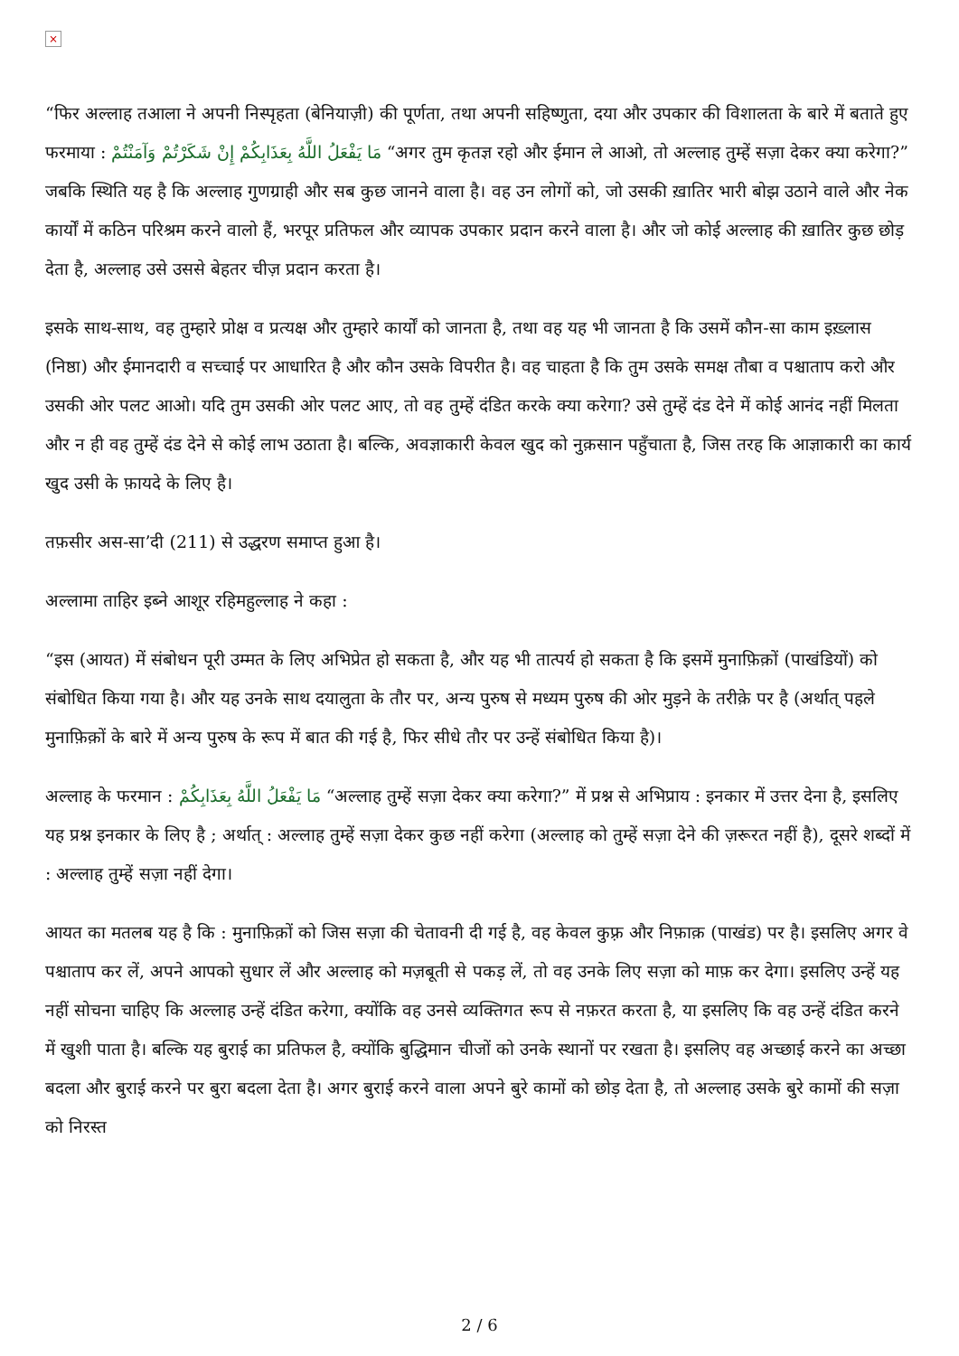×
“फिर अल्लाह तआला ने अपनी निस्पृहता (बेनियाज़ी) की पूर्णता, तथा अपनी सहिष्णुता, दया और उपकार की विशालता के बारे में बताते हुए फरमाया : مَا يَفْعَلُ اللَّهُ بِعَذَابِكُمْ إِنْ شَكَرْتُمْ وَآمَنْتُمْ “अगर तुम कृतज्ञ रहो और ईमान ले आओ, तो अल्लाह तुम्हें सज़ा देकर क्या करेगा?” जबकि स्थिति यह है कि अल्लाह गुणग्राही और सब कुछ जानने वाला है। वह उन लोगों को, जो उसकी ख़ातिर भारी बोझ उठाने वाले और नेक कार्यों में कठिन परिश्रम करने वालो हैं, भरपूर प्रतिफल और व्यापक उपकार प्रदान करने वाला है। और जो कोई अल्लाह की ख़ातिर कुछ छोड़ देता है, अल्लाह उसे उससे बेहतर चीज़ प्रदान करता है।
इसके साथ-साथ, वह तुम्हारे प्रोक्ष व प्रत्यक्ष और तुम्हारे कार्यों को जानता है, तथा वह यह भी जानता है कि उसमें कौन-सा काम इख़्लास (निष्ठा) और ईमानदारी व सच्चाई पर आधारित है और कौन उसके विपरीत है। वह चाहता है कि तुम उसके समक्ष तौबा व पश्चाताप करो और उसकी ओर पलट आओ। यदि तुम उसकी ओर पलट आए, तो वह तुम्हें दंडित करके क्या करेगा? उसे तुम्हें दंड देने में कोई आनंद नहीं मिलता और न ही वह तुम्हें दंड देने से कोई लाभ उठाता है। बल्कि, अवज्ञाकारी केवल खुद को नुक़सान पहुँचाता है, जिस तरह कि आज्ञाकारी का कार्य खुद उसी के फ़ायदे के लिए है।
तफ़सीर अस-सा’दी (211) से उद्धरण समाप्त हुआ है।
अल्लामा ताहिर इब्ने आशूर रहिमहुल्लाह ने कहा :
“इस (आयत) में संबोधन पूरी उम्मत के लिए अभिप्रेत हो सकता है, और यह भी तात्पर्य हो सकता है कि इसमें मुनाफ़िक़ों (पाखंडियों) को संबोधित किया गया है। और यह उनके साथ दयालुता के तौर पर, अन्य पुरुष से मध्यम पुरुष की ओर मुड़ने के तरीक़े पर है (अर्थात् पहले मुनाफ़िक़ों के बारे में अन्य पुरुष के रूप में बात की गई है, फिर सीधे तौर पर उन्हें संबोधित किया है)।
अल्लाह के फरमान : مَا يَفْعَلُ اللَّهُ بِعَذَابِكُمْ “अल्लाह तुम्हें सज़ा देकर क्या करेगा?” में प्रश्न से अभिप्राय : इनकार में उत्तर देना है, इसलिए यह प्रश्न इनकार के लिए है ; अर्थात् : अल्लाह तुम्हें सज़ा देकर कुछ नहीं करेगा (अल्लाह को तुम्हें सज़ा देने की ज़रूरत नहीं है), दूसरे शब्दों में : अल्लाह तुम्हें सज़ा नहीं देगा।
आयत का मतलब यह है कि : मुनाफ़िक़ों को जिस सज़ा की चेतावनी दी गई है, वह केवल कुफ़्र और निफ़ाक़ (पाखंड) पर है। इसलिए अगर वे पश्चाताप कर लें, अपने आपको सुधार लें और अल्लाह को मज़बूती से पकड़ लें, तो वह उनके लिए सज़ा को माफ़ कर देगा। इसलिए उन्हें यह नहीं सोचना चाहिए कि अल्लाह उन्हें दंडित करेगा, क्योंकि वह उनसे व्यक्तिगत रूप से नफ़रत करता है, या इसलिए कि वह उन्हें दंडित करने में खुशी पाता है। बल्कि यह बुराई का प्रतिफल है, क्योंकि बुद्धिमान चीजों को उनके स्थानों पर रखता है। इसलिए वह अच्छाई करने का अच्छा बदला और बुराई करने पर बुरा बदला देता है। अगर बुराई करने वाला अपने बुरे कामों को छोड़ देता है, तो अल्लाह उसके बुरे कामों की सज़ा को निरस्त
2 / 6